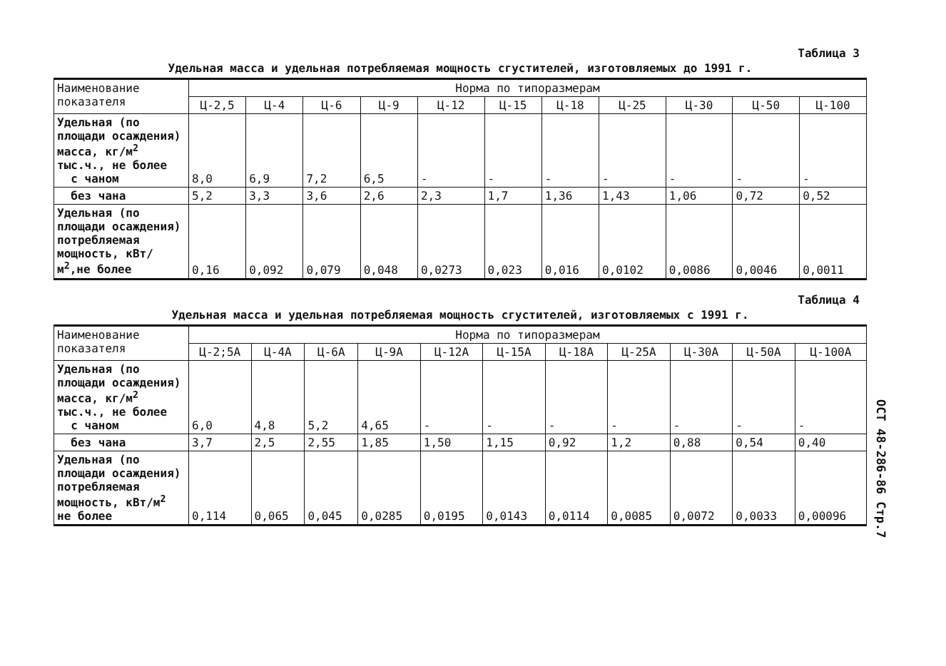Таблица 3
Удельная масса и удельная потребляемая мощность сгустителей, изготовляемых до 1991 г.
| Наименование показателя | Норма по типоразмерам | | | | | | | | | | |
| --- | --- | --- | --- | --- | --- | --- | --- | --- | --- | --- | --- |
| | Ц-2,5 | Ц-4 | Ц-6 | Ц-9 | Ц-12 | Ц-15 | Ц-18 | Ц-25 | Ц-30 | Ц-50 | Ц-100 |
| Удельная (по площади осаждения) масса, кг/м<sup>2</sup> тыс.ч., не более с чаном | 8,0 | 6,9 | 7,2 | 6,5 | - | - | - | - | - | - | - |
| без чана | 5,2 | 3,3 | 3,6 | 2,6 | 2,3 | 1,7 | 1,36 | 1,43 | 1,06 | 0,72 | 0,52 |
| Удельная (по площади осаждения) потребляемая мощность, кВт/м<sup>2</sup>,не более | 0,16 | 0,092 | 0,079 | 0,048 | 0,0273 | 0,023 | 0,016 | 0,0102 | 0,0086 | 0,0046 | 0,0011 |
Таблица 4
Удельная масса и удельная потребляемая мощность сгустителей, изготовляемых с 1991 г.
| Наименование показателя | Норма по типоразмерам | | | | | | | | | | |
| --- | --- | --- | --- | --- | --- | --- | --- | --- | --- | --- | --- |
| | Ц-2;5А | Ц-4А | Ц-6А | Ц-9А | Ц-12А | Ц-15А | Ц-18А | Ц-25А | Ц-30А | Ц-50А | Ц-100А |
| Удельная (по площади осаждения) масса, кг/м<sup>2</sup> тыс.ч., не более с чаном | 6,0 | 4,8 | 5,2 | 4,65 | - | - | - | - | - | - | - |
| без чана | 3,7 | 2,5 | 2,55 | 1,85 | 1,50 | 1,15 | 0,92 | 1,2 | 0,88 | 0,54 | 0,40 |
| Удельная (по площади осаждения) потребляемая мощность, кВт/м<sup>2</sup> не более | 0,114 | 0,065 | 0,045 | 0,0285 | 0,0195 | 0,0143 | 0,0114 | 0,0085 | 0,0072 | 0,0033 | 0,00096 |
ОСТ 48-286-86 Стр.7